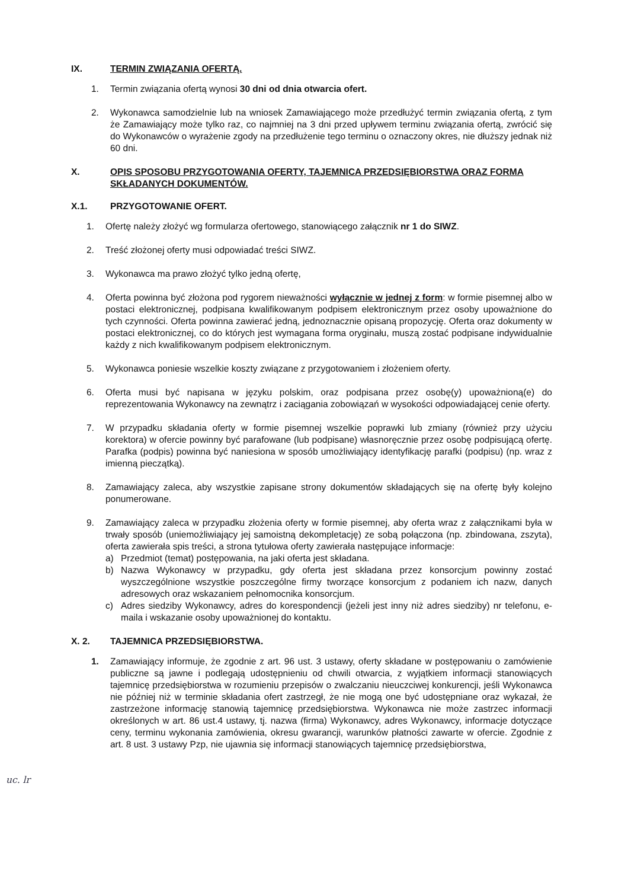IX. TERMIN ZWIĄZANIA OFERTĄ.
1. Termin związania ofertą wynosi 30 dni od dnia otwarcia ofert.
2. Wykonawca samodzielnie lub na wniosek Zamawiającego może przedłużyć termin związania ofertą, z tym że Zamawiający może tylko raz, co najmniej na 3 dni przed upływem terminu związania ofertą, zwrócić się do Wykonawców o wyrażenie zgody na przedłużenie tego terminu o oznaczony okres, nie dłuższy jednak niż 60 dni.
X. OPIS SPOSOBU PRZYGOTOWANIA OFERTY, TAJEMNICA PRZEDSIĘBIORSTWA ORAZ FORMA SKŁADANYCH DOKUMENTÓW.
X.1. PRZYGOTOWANIE OFERT.
1. Ofertę należy złożyć wg formularza ofertowego, stanowiącego załącznik nr 1 do SIWZ.
2. Treść złożonej oferty musi odpowiadać treści SIWZ.
3. Wykonawca ma prawo złożyć tylko jedną ofertę,
4. Oferta powinna być złożona pod rygorem nieważności wyłącznie w jednej z form: w formie pisemnej albo w postaci elektronicznej, podpisana kwalifikowanym podpisem elektronicznym przez osoby upoważnione do tych czynności. Oferta powinna zawierać jedną, jednoznacznie opisaną propozycję. Oferta oraz dokumenty w postaci elektronicznej, co do których jest wymagana forma oryginału, muszą zostać podpisane indywidualnie każdy z nich kwalifikowanym podpisem elektronicznym.
5. Wykonawca poniesie wszelkie koszty związane z przygotowaniem i złożeniem oferty.
6. Oferta musi być napisana w języku polskim, oraz podpisana przez osobę(y) upoważnioną(e) do reprezentowania Wykonawcy na zewnątrz i zaciągania zobowiązań w wysokości odpowiadającej cenie oferty.
7. W przypadku składania oferty w formie pisemnej wszelkie poprawki lub zmiany (również przy użyciu korektora) w ofercie powinny być parafowane (lub podpisane) własnoręcznie przez osobę podpisującą ofertę. Parafka (podpis) powinna być naniesiona w sposób umożliwiający identyfikację parafki (podpisu) (np. wraz z imienną pieczątką).
8. Zamawiający zaleca, aby wszystkie zapisane strony dokumentów składających się na ofertę były kolejno ponumerowane.
9. Zamawiający zaleca w przypadku złożenia oferty w formie pisemnej, aby oferta wraz z załącznikami była w trwały sposób (uniemożliwiający jej samoistną dekompletację) ze sobą połączona (np. zbindowana, zszyta), oferta zawierała spis treści, a strona tytułowa oferty zawierała następujące informacje:
a) Przedmiot (temat) postępowania, na jaki oferta jest składana.
b) Nazwa Wykonawcy w przypadku, gdy oferta jest składana przez konsorcjum powinny zostać wyszczególnione wszystkie poszczególne firmy tworzące konsorcjum z podaniem ich nazw, danych adresowych oraz wskazaniem pełnomocnika konsorcjum.
c) Adres siedziby Wykonawcy, adres do korespondencji (jeżeli jest inny niż adres siedziby) nr telefonu, e-maila i wskazanie osoby upoważnionej do kontaktu.
X. 2. TAJEMNICA PRZEDSIĘBIORSTWA.
1. Zamawiający informuje, że zgodnie z art. 96 ust. 3 ustawy, oferty składane w postępowaniu o zamówienie publiczne są jawne i podlegają udostępnieniu od chwili otwarcia, z wyjątkiem informacji stanowiących tajemnicę przedsiębiorstwa w rozumieniu przepisów o zwalczaniu nieuczciwej konkurencji, jeśli Wykonawca nie później niż w terminie składania ofert zastrzegł, że nie mogą one być udostępniane oraz wykazał, że zastrzeżone informację stanowią tajemnicę przedsiębiorstwa. Wykonawca nie może zastrzec informacji określonych w art. 86 ust.4 ustawy, tj. nazwa (firma) Wykonawcy, adres Wykonawcy, informacje dotyczące ceny, terminu wykonania zamówienia, okresu gwarancji, warunków płatności zawarte w ofercie. Zgodnie z art. 8 ust. 3 ustawy Pzp, nie ujawnia się informacji stanowiących tajemnicę przedsiębiorstwa,
uc. lr